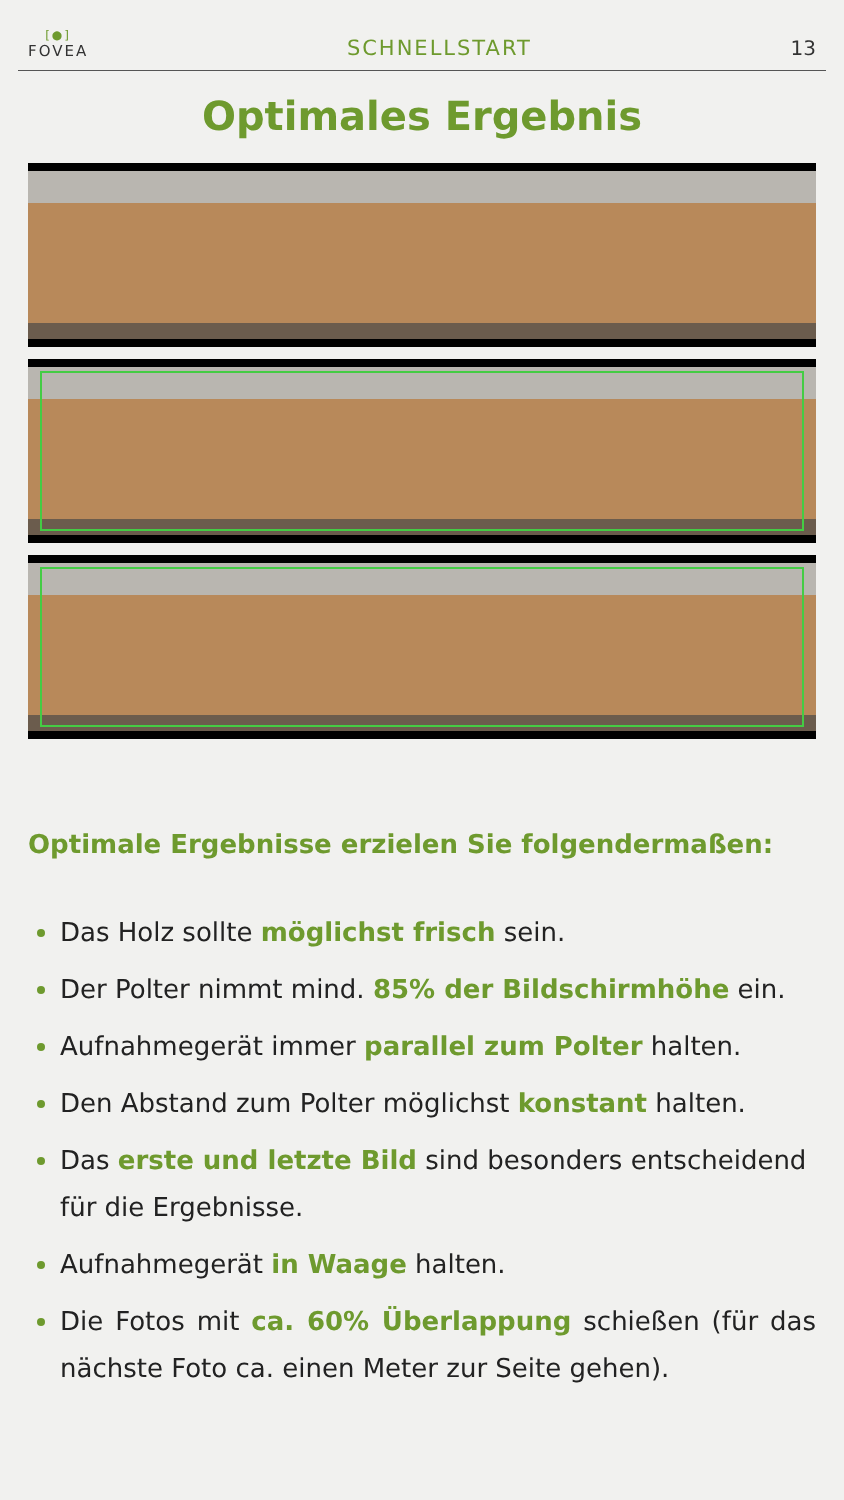[●]
FOVEA
SCHNELLSTART
13
Optimales Ergebnis
Optimale Ergebnisse erzielen Sie folgendermaßen:
Das Holz sollte möglichst frisch sein.
Der Polter nimmt mind. 85% der Bildschirmhöhe ein.
Aufnahmegerät immer parallel zum Polter halten.
Den Abstand zum Polter möglichst konstant halten.
Das erste und letzte Bild sind besonders entscheidend für die Ergebnisse.
Aufnahmegerät in Waage halten.
Die Fotos mit ca. 60% Überlappung schießen (für das nächste Foto ca. einen Meter zur Seite gehen).